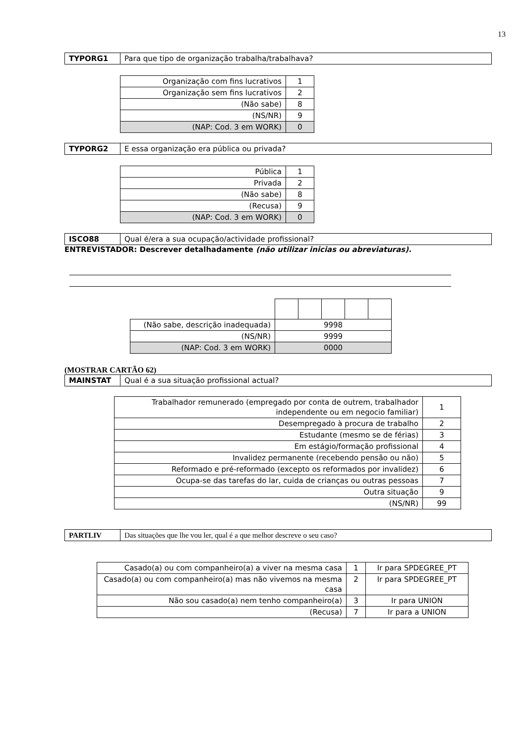13
| TYPORG1 | Para que tipo de organização trabalha/trabalhava? |
| Organização com fins lucrativos | 1 |
| Organização sem fins lucrativos | 2 |
| (Não sabe) | 8 |
| (NS/NR) | 9 |
| (NAP: Cod. 3 em WORK) | 0 |
| TYPORG2 | E essa organização era pública ou privada? |
| Pública | 1 |
| Privada | 2 |
| (Não sabe) | 8 |
| (Recusa) | 9 |
| (NAP: Cod. 3 em WORK) | 0 |
| ISCO88 | Qual é/era a sua ocupação/actividade profissional? |
ENTREVISTADOR: Descrever detalhadamente (não utilizar inicias ou abreviaturas).
| (Não sabe, descrição inadequada) | 9998 | | | | |
| (NS/NR) | 9999 | | | | |
| (NAP: Cod. 3 em WORK) | 0000 | | | | |
(MOSTRAR CARTÃO 62)
| MAINSTAT | Qual é a sua situação profissional actual? |
| Trabalhador remunerado (empregado por conta de outrem, trabalhador independente ou em negocio familiar) | 1 |
| Desempregado à procura de trabalho | 2 |
| Estudante (mesmo se de férias) | 3 |
| Em estágio/formação profissional | 4 |
| Invalidez permanente (recebendo pensão ou não) | 5 |
| Reformado e pré-reformado (excepto os reformados por invalidez) | 6 |
| Ocupa-se das tarefas do lar, cuida de crianças ou outras pessoas | 7 |
| Outra situação | 9 |
| (NS/NR) | 99 |
| PARTLIV | Das situações que lhe vou ler, qual é a que melhor descreve o seu caso? |
| Casado(a) ou com companheiro(a) a viver na mesma casa | 1 | Ir para SPDEGREE_PT |
| Casado(a) ou com companheiro(a) mas não vivemos na mesma casa | 2 | Ir para SPDEGREE_PT |
| Não sou casado(a) nem tenho companheiro(a) | 3 | Ir para UNION |
| (Recusa) | 7 | Ir para a UNION |